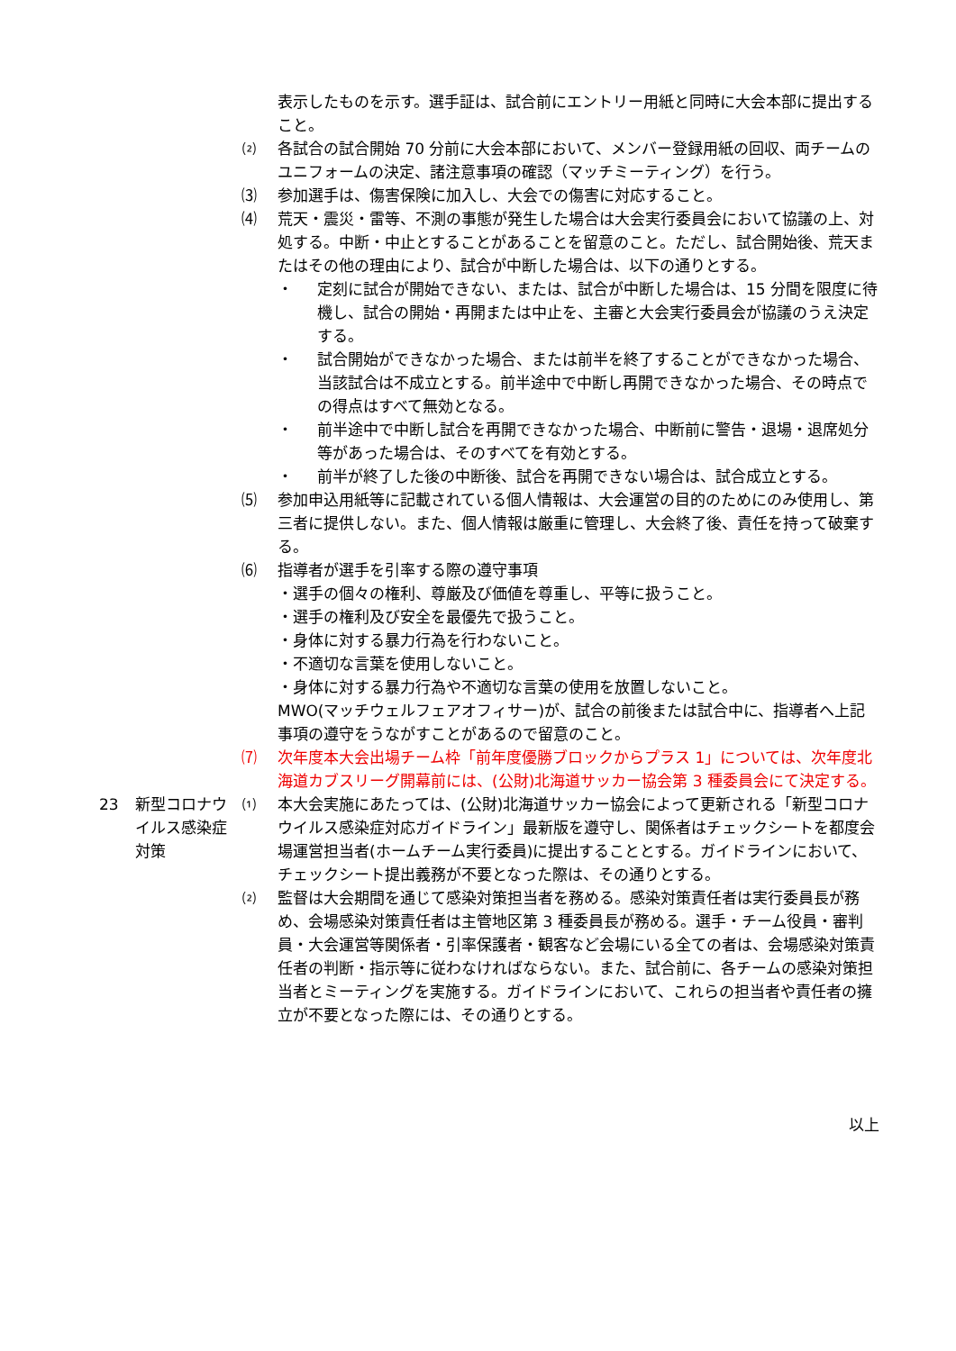表示したものを示す。選手証は、試合前にエントリー用紙と同時に大会本部に提出すること。
⑵ 各試合の試合開始 70 分前に大会本部において、メンバー登録用紙の回収、両チームのユニフォームの決定、諸注意事項の確認（マッチミーティング）を行う。
⑶ 参加選手は、傷害保険に加入し、大会での傷害に対応すること。
⑷ 荒天・震災・雷等、不測の事態が発生した場合は大会実行委員会において協議の上、対処する。中断・中止とすることがあることを留意のこと。ただし、試合開始後、荒天またはその他の理由により、試合が中断した場合は、以下の通りとする。
・ 定刻に試合が開始できない、または、試合が中断した場合は、15 分間を限度に待機し、試合の開始・再開または中止を、主審と大会実行委員会が協議のうえ決定する。
・ 試合開始ができなかった場合、または前半を終了することができなかった場合、当該試合は不成立とする。前半途中で中断し再開できなかった場合、その時点での得点はすべて無効となる。
・ 前半途中で中断し試合を再開できなかった場合、中断前に警告・退場・退席処分等があった場合は、そのすべてを有効とする。
・ 前半が終了した後の中断後、試合を再開できない場合は、試合成立とする。
⑸ 参加申込用紙等に記載されている個人情報は、大会運営の目的のためにのみ使用し、第三者に提供しない。また、個人情報は厳重に管理し、大会終了後、責任を持って破棄する。
⑹ 指導者が選手を引率する際の遵守事項
・選手の個々の権利、尊厳及び価値を尊重し、平等に扱うこと。
・選手の権利及び安全を最優先で扱うこと。
・身体に対する暴力行為を行わないこと。
・不適切な言葉を使用しないこと。
・身体に対する暴力行為や不適切な言葉の使用を放置しないこと。
MWO(マッチウェルフェアオフィサー)が、試合の前後または試合中に、指導者へ上記事項の遵守をうながすことがあるので留意のこと。
⑺ 次年度本大会出場チーム枠「前年度優勝ブロックからプラス 1」については、次年度北海道カブスリーグ開幕前には、(公財)北海道サッカー協会第 3 種委員会にて決定する。
23 新型コロナウイルス感染症対策
⑴ 本大会実施にあたっては、(公財)北海道サッカー協会によって更新される「新型コロナウイルス感染症対応ガイドライン」最新版を遵守し、関係者はチェックシートを都度会場運営担当者(ホームチーム実行委員)に提出することとする。ガイドラインにおいて、チェックシート提出義務が不要となった際は、その通りとする。
⑵ 監督は大会期間を通じて感染対策担当者を務める。感染対策責任者は実行委員長が務め、会場感染対策責任者は主管地区第 3 種委員長が務める。選手・チーム役員・審判員・大会運営等関係者・引率保護者・観客など会場にいる全ての者は、会場感染対策責任者の判断・指示等に従わなければならない。また、試合前に、各チームの感染対策担当者とミーティングを実施する。ガイドラインにおいて、これらの担当者や責任者の擁立が不要となった際には、その通りとする。
以上